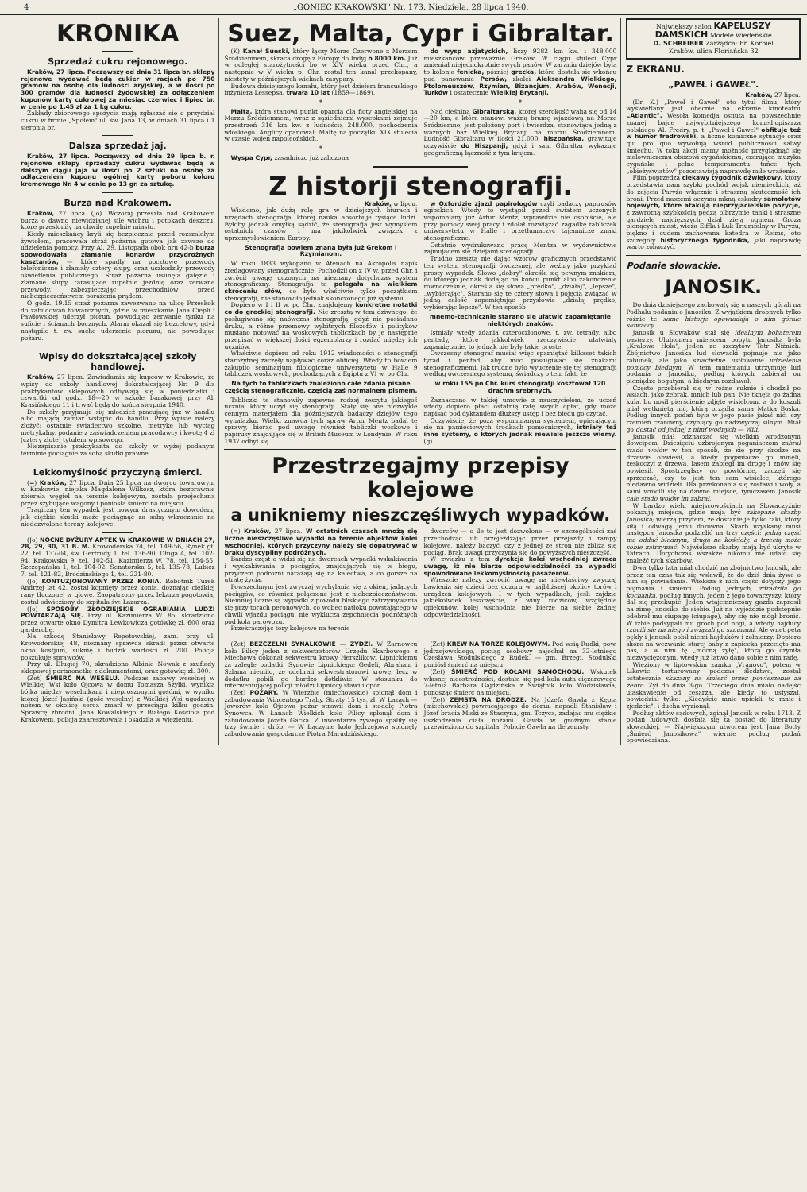4 „GONIEC KRAKOWSKI" Nr. 173. Niedziela, 28 lipca 1940.
KRONIKA
Sprzedaż cukru rejonowego.
Kraków, 27 lipca. Począwszy od dnia 31 lipca br. sklepy rejonowe wydawać będą cukier w racjach po 750 gramów na osobę dla ludności aryjskiej, a w ilości po 300 gramów dla ludności żydowskiej za odłączeniem kuponów karty cukrowej za miesiąc czerwiec i lipiec br. w cenie po 1.45 zł za 1 kg cukru.
Zakłady zbiorowego spożycia mają zgłaszać się o przydział cukru w firmie „Społem" ul. św. Jana 13, w dniach 31 lipca i 1 sierpnia br.
Dalsza sprzedaż jaj.
Kraków, 27 lipca. Począwszy od dnia 29 lipca b. r. rejonowe sklepy sprzedaży cukru wydawać będą w dalszym ciągu jaja w ilości po 2 sztuki na osobę za odłączeniem kuponu ogólnej karty poboru koloru kremowego Nr. 4 w cenie po 13 gr. za sztukę.
Burza nad Krakowem.
Kraków, 27 lipca. (Jo). Wczoraj przeszła nad Krakowem burza o dawno niewidzianej sile wichru i potokach deszczu, które przesłoniły na chwilę zupełnie miasto.
Kiedy mieszkańcy kryli się bezpiecznie przed rozszalałym żywiołem, pracowała straż pożarna gotowa jak zawsze do udzielenia pomocy. Przy Al. 29. Listopada obok nru 42-b burza spowodowała złamanie konarów przydrożnych kasztanów, — które spadły na pocztowe przewody telefoniczne i złamały cztery słupy, oraz uszkodziły przewody oświetlenia publicznego. Straż pożarna usunęła gałęzie i złamane słupy, tarasujące zupełnie jezdnię oraz zerwane przewody, zabezpieczając przechodniów przed niebezpieczeństwem porażenia prądem.
O godz. 19.15 straż pożarna zawezwano na ulicę Przeskok do zabudowań folwarcznych, gdzie w mieszkanie Jana Ciepli i Pawłowskiej uderzył piorun, powodując zerwanie tynku na suficie i ścianach bocznych. Alarm okazał się bezcelowy, gdyż nastąpiło t. zw. suche uderzenie piorunu, nie powodując pożaru.
Wpisy do dokształcającej szkoły handlowej.
Kraków, 27 lipca. Zawiadamia się kupców w Krakowie, że wpisy do szkoły handlowej dokształcającej Nr. 9 dla praktykantów sklepowych odbywają się w poniedziałki i czwartki od godz. 18—20 w szkole barakowej przy Al. Krasińskiego 11 i trwać będą do końca sierpnia 1940.
Do szkoły przyjmuje się młodzież pracującą już w handlu albo mającą zamiar wstąpić do handlu. Przy wpisie należy złożyć: ostatnie świadectwo szkolne, metrykę lub wyciąg metrykalny, podanie z zaświadczeniem pracodawcy i kwotę 4 zł (cztery złote) tytułem wpisowego.
Niezapisanie praktykanta do szkoły w wyżej podanym terminie pociągnie za sobą skutki prawne.
Lekkomyślność przyczyną śmierci.
(=) Kraków, 27 lipca. Dnia 25 lipca na dworcu towarowym w Krakowie, niejaka Magdalena Wilkosz, która bezprawnie zbierała węgiel na terenie kolejowym, została przejechana przez szybujące wagony i poniosła śmierć na miejscu.
Tragiczny ten wypadek jest nowym drastycznym dowodem, jak ciężkie skutki może pociągnąć za sobą wkraczanie na niedozwolone tereny kolejowe.
(Jo) NOCNE DYŻURY APTEK W KRAKOWIE W DNIACH 27, 28, 29, 30, 31 B. M. Krowoderska 74, tel. 149-56, Rynek gł. 22, tel. 137-04, św. Gertrudy 1, tel. 136-90, Długa 4, tel. 102-94, Krakowska 9, tel. 102-51, Kazimierza W. 78, tel. 154-55, Szczepańska 1, tel. 104-02, Senatorska 5, tel. 135-78, Lubicz 7, tel. 121-82, Brodzińskiego 1, tel. 221-80.
(Jo) KONTUZJONOWANY PRZEZ KONIA. Robotnik Turek Andrzej lat 42, został kopnięty przez konia, doznając ciężkiej rany tłuczonej w głowę. Zaopatrzony przez lekarza pogotowia, został odwieziony do szpitala św. Łazarza.
(Jo) SPOSOBY ZŁODZIEJSKIE OGRABIANIA LUDZI POWTARZAJĄ SIĘ. Przy ul. Kazimierza W. 85, skradziono przez otwarte okno Dymitra Lewkowicza gotówkę zł. 600 oraz garderobę.
Na szkodę Stanisławy Repetowskiej, zam. przy ul. Krowoderskiej 48, nieznany sprawca skradł przez otwarte okno kostjum, suknię i budzik wartości zł. 200. Policja poszukuje sprawców.
Przy ul. Długiej 70, skradziono Albinie Nowak z szuflady sklepowej portmonetkę z dokumentami, oraz gotówkę zł. 300.
(Zet) ŚMIERĆ NA WESELU. Podczas zabawy weselnej w Wielkiej Wsi koło Ojcowa w domu Tomasza Szyłki, wynikła bójka między weselnikami i nieproszonymi gośćmi, w wyniku której Józef Jasiński (gość weselny) z Wielkiej Wsi ugodzony nożem w okolicę serca zmarł w przeciągu kilku godzin. Sprawcę zbrodni, Jana Kowalskiego z Białego Kościoła pod Krakowem, policja zaaresztowała i osadziła w więzieniu.
Suez, Malta, Cypr i Gibraltar.
(K) Kanał Sueski, który łączy Morze Czerwone z Morzem Śródziemnem, skraca drogę z Europy do Indyj o 8000 km. Już w odległej starożytności bo w XIV wieku przed Chr., a następnie w V wieku p. Chr. został ten kanał przekopany, niestety w późniejszych wiekach zasypany.
Budowa dzisiejszego kanału, który jest dziełem francuskiego inżyniera Lessepsa, trwała 10 lat (1859—1869).
*
Malta, która stanowi punkt oparcia dla floty angielskiej na Morzu Śródziemnem, wraz z sąsiedniemi wysepkami zajmuje przestrzeń 316 km kw. z ludnością 248.000, pochodzenia włoskiego. Anglicy opanowali Maltę na początku XIX stulecia w czasie wojen napoleońskich.
*
Wyspa Cypr, zasadniczo już zaliczona
do wysp azjatyckich, liczy 9282 km kw. i 348.000 mieszkańców przeważnie Greków. W ciągu stuleci Cypr zmieniał niejednokrotnie swych panów. W zaraniu dziejów była to kolonja fenicka, później grecka, która dostała się wkońcu pod panowanie Persów, zkolei Aleksandra Wielkiego, Ptolomeuszów, Rzymian, Bizancjum, Arabów, Wenecji, Turków i ostatecznie Wielkiej Brytanji.
*
Nad cieśniną Gibraltarską, której szerokość waha się od 14—20 km, a która stanowi ważną bramę wjazdową na Morze Śródziemne, jest położony port i twierdza, stanowiąca jedną z ważnych baz Wielkiej Brytanji na morzu Śródziemnem. Ludność Gibraltaru w ilości 21.000, hiszpańska, grawituje oczywiście do Hiszpanji, gdyż i sam Gibraltar wykazuje geograficzną łączność z tym krajem.
Z historji stenografji.
Kraków, w lipcu.
Wiadomo, jak dużą rolę gra w dzisiejszych biurach i urzędach stenografja, której nauka absorbuje tysiące ludzi. Byłoby jednak omyłką sądzić, że stenografja jest wymysłem ostatnich czasów i ma jakikolwiek związek z uprzemysłowieniem Europy.
Stenografja bowiem znana była już Grekom i Rzymianom.
W roku 1833 wykopano w Atenach na Akropolis napis zredagowany stenograficznie. Pochodził on z IV w. przed Chr. i zwrócił uwagę uczonych na nieznany dotychczas system stenograficzny. Stenografja ta polegała na wielkiem skróceniu słów, co było właściwie tylko początkiem stenografji, nie stanowiło jednak skończonego już systemu.
Dopiero w I i II w. po Chr. znajdujemy konkretne notatki co do greckiej stenografji. Nie zresztą w tem dziwnego, że posługiwano się naówczas stenografją, gdyż nie posiadano druku, a różne przemowy wybitnych filozofów i polityków musiano notować na woskowych tabliczkach by je następnie przepisać w większej ilości egzemplarzy i rozdać między ich uczniów.
Właściwie dopiero od roku 1912 wiadomości o stenografji starożytnej zaczęły napływać coraz obficiej. Wtedy to bowiem zakupiło seminarjum filologiczne uniwersytetu w Halle 9 tabliczek woskowych, pochodzących z Egiptu z VI w. po Chr.
Na tych to tabliczkach znaleziono całe zdania pisane częścią stenograficznie, częścią zaś normalnem pismem.
Tabliczki te stanowiły zapewne rodzaj zeszytu jakiegoś ucznia, który uczył się stenografji. Stały się one niezwykle cennym materjałem dla późniejszych badaczy dziejów tego wynalazku. Wielki znawca tych spraw Artur Mentz badał te sprawy, biorąc pod uwagę również tabliczki woskowe i papirusy znajdujące się w British Museum w Londynie. W roku 1937 odbył się
w Oxfordzie zjazd papirologów czyli badaczy papirusów egipskich. Wtedy to wystąpił przed światem uczonych wspomniany już Artur Mentz, wprawdzie nie osobiście, ale przy pomocy swej pracy i zdołał rozwiązać zagadkę tabliczek uniwersytetu w Halle i przetłumaczyć tajemnicze znaki stenograficzne.
Ostatnio wydrukowano pracę Mentza w wydawnictwie zajmującem się dziejami stenografji.
Trudno zresztą nie dając wzorów graficznych przedstawić ten system stenografji ówczesnej, ale weźmy jako przykład prosty wypadek. Słowo „dobry" określa się pewnym znakiem, do którego jednak dodając na końcu punkt albo zakończenie równocześnie, określa się słowa „prędko", „działaj", „lepsze", „wybierając". Starano się te cztery słowa i pojęcia związać w jedną całość zapamiętując przysłowie „działaj prędko, wybierając lepsze". W ten sposób
mnemo-technicznie starano się ułatwić zapamiętanie niektórych znaków.
Istniały wtedy zdania czteroczłonowe, t. zw. tetrady, albo pentady, które jakkolwiek rzeczywiście ułatwiały zapamiętanie, to jednak nie były takie proste.
Ówczesny stenograf musiał więc spamiętać kilkaset takich tyrad i pentad, aby móc posługiwać się znakami stenograficznemi. Jak trudne było wyuczenie się tej stenografji według ówczesnego systemu, świadczy o tem fakt, że
w roku 155 po Chr. kurs stenografji kosztował 120 drachm srebrnych.
Zaznaczano w takiej umowie z nauczycielem, że uczeń wtedy dopiero płaci ostatnią ratę swych opłat, gdy może napisać pod dyktandem dłuższy ustęp i bez błędu go czytać.
Oczywiście, że poza wspomnianym systemem, opierającym się na pamięciowych środkach pomocniczych, istniały też inne systemy, o których jednak niewiele jeszcze wiemy. (g)
Przestrzegajmy przepisy kolejowe
a unikniemy nieszczęśliwych wypadków.
(=) Kraków, 27 lipca. W ostatnich czasach mnożą się liczne nieszczęśliwe wypadki na terenie objektów kolei wschodniej, których przyczyny należy się dopatrywać w braku dyscypliny podróżnych.
Bardzo częst o widzi się na dworcach wypadki wskakiwania i wyskakiwania z pociągów, znajdujących się w biegu, przyczem podróżni narażają się na kalectwa, a co gorsze na utratę życia.
Powszechnym jest zwyczaj wychylania się z okien, jadących pociągów, co również połączone jest z niebezpieczeństwem. Niemniej liczne są wypadki z powodu bliskiego zatrzymywania się przy torach peronowych, co wobec natłoku powstającego w chwili wjazdu pociągu, nie wyklucza zepchnięcia podróżnych pod koła parowozu.
Przekraczając tory kolejowe na terenie
dworców — o ile to jest dozwolone — w szczególności zaś przechodząc lub przejeżdżając przez przejazdy i rampy kolejowe, należy baczyć, czy z jednej ze stron nie zbliża się pociąg. Brak uwagi przyczynia się do powyższych nieszczęść.
W związku z tem dyrekcja kolei wschodniej zwraca uwagę, iż nie bierze odpowiedzialności za wypadki spowodowane lekkomyślnością pasażerów.
Wreszcie należy zwrócić uwagę na niewłaściwy zwyczaj bawienia się dzieci bez dozoru w najbliższej okolicy torów i urządzeń kolejowych. I w tych wypadkach, jeśli zajdzie jakiekolwiek ieszczęście, z winy rodziców, względnie opiekunów, kolej wschodnia nie bierze na siebie żadnej odpowiedzialności.
(Zet) BEZCZELNI SYNALKOWIE — ŻYDZI. W Żarnowcu koło Pilicy jeden z sekwestratorów Urzędu Skarbowego z Miechowa dokonał sekwestru krowy Herszlikowi Lipnickiemu za zaległe podatki. Synowie Lipnickiego: Gedeli, Abraham i Szlama niemiło, że odebrali sekwestratorowi krowę, lecz w dodatku pobili go bardzo dotkliwie. W stosunku do interweniującej policji młodzi Lipniccy stawili opór.
(Zet) POŻARY. W Wierzbie (miechowskie) spłonął dom i zabudowania Wincentego Trąby. Straty 15 tys. zł. W Łazach — Jaworów koło Ojcowa pożar strawił dom i stodołę Piotra Synowca. W Łanach Wielkich koło Pilicy spłonął dom i zabudowania Józefa Gacka. Z inwentarza żywego spaliły się trzy świnie i drób. — W Łączynie koło Jędrzejowa spłonęły zabudowania gospodarcze Piotra Marudzińskiego.
(Zet) KREW NA TORZE KOLEJOWYM. Pod wsią Rudki, pow. jędrzejowskiego, pociąg osobowy najechał na 32-letniego Czesława Stodulskiego z Rudek, — gm. Brzegi. Stodulski poniósł śmierć na miejscu.
(Zet) ŚMIERĆ POD KOŁAMI SAMOCHODU. Wskutek własnej nieostrożności, dostała się pod koła auta ciężarowego 7-letnia Barbara Gajdzińska z Świątnik koło Wodzisławia, ponosząc śmierć na miejscu.
(Zet) ZEMSTA NA DRODZE. Na Józefa Gawła z Kępia (miechowskie) powracającego do domu, napadli Stanisław i Józef bracia Miski ze Staszyna, gm. Tczyca, zadając mu ciężkie uszkodzenia ciała nożami. Gawła w groźnym stanie przewieziono do szpitala. Pobicie Gawła na tle zemsty.
Największy salon KAPELUSZY DAMSKICH Modele wiedeńskie
D. SCHREIBER Zarządca: Fr. Korbiel
Kraków, ulica Floriańska 32
Z EKRANU.
„PAWEŁ i GAWEŁ".
Kraków, 27 lipca.
(Dr. K.) „Paweł i Gaweł" oto tytuł filmu, który wyświetlany jest obecnie na ekranie kinoteatru „Atlantic". Wesoła komedja osnuta na powszechnie znanej bajce najwybitniejszego komedjopisarza polskiego Al. Fredry, p. t. „Paweł i Gaweł" obfituje też w humor fredrowski, a liczne komiczne sytuacje oraz qui pro quo wywołują wśród publiczności salwy śmiechu. W toku akcji mamy możność przyglądnąć się malowniczemu obozowi cygańskiemu, czarująca muzyka cygańska i pełne temperamentu tańce tych „obieżyświatów" pozostawiają naprawdę miłe wrażenie.
Film poprzedza ciekawy tygodnik dźwiękowy, który przedstawia nam szybki pochód wojsk niemieckich, aż do zajęcia Paryża włącznie i straszną skuteczność ich broni. Przed naszemi oczyma mkną eskadry samolotów bojewych, które atakują nieprzyjacielskie pozycje, z zawrotną szybkością pędzą olbrzymie tanki i straszne gardziele najcięższych dział zieją ogniem. Groza płonących miast, wieża Eiffla i Łuk Triumfalny w Paryżu, piękno i cudem zachowana katedra w Reims, oto szczegóły historycznego tygodnika, jaki naprawdę warto zobaczyć.
Podanie słowackie.
JANOSIK.
Do dnia dzisiejszego zachowały się u naszych górali na Podhalu podania o Janosiku. Z wyjątkiem drobnych tylko różnic te same historje opowiadają o nim górale słowaccy.
Janosik u Słowaków stał się idealnym bohaterem pasterzy. Ulubionem miejscem pobytu Janosika była „Kralowa Hola", jeden ze szczytów Tatr Niżnich. Zbójnictwo Janosika lud słowacki pojmuje nie jako rabunek, ale jako szlachetne usiłowanie udzielenia pomocy biednym. W tem mniemaniu utrzymuje lud podania o Janosiku, podług których zabierał on pieniądze bogatym, a biednym rozdawał.
Często przebierał się w różne suknie i chodził po wsiach, jako żebrak, mnich lub pan. Nie tknęła go żadna kula, bo nosił pierścienie zdjęte wisielcom, a do koszuli miał wetkniętą nić, którą prządła sama Matka Boska. Podług innych podań była w jego pasie jakaś nić, czy rzemień czarowny, czyniący go nadzwyczaj silnym. Miał go dostać od jednej z nimf wodnych — Wili.
Janosik miał odznaczać się wielkim wrodzonym dowcipem. Dziesięciu uzbrojonym poganiaczom zabrał stado wołów w ten sposób, że się przy drodze na drzewie obwiesił, a kiedy poganiacze go minęli, zeskoczył z drzewa, lasem zabiegł im drogę i znów się powiesił. Spostrzegłszy go powtórnie, zaczęli się sprzeczać, czy to jest ten sam wisielec, którego niedawno widzieli. Dla przekonania się zostawili woły, a sami wrócili się na dawne miejsce, tymczasem Janosik całe stado wołów im zabrał.
W bardzo wielu miejscowościach na Słowaczyźnie pokazują miejsca, gdzie mają być zakopane skarby Janosika; wierzą przytem, że dostanie je tylko taki, który siłą i odwagą jemu dorówna. Skarb uzyskany musi następca Janosika podzielić na trzy części: jedną część ma oddać biednym, drugą na kościoły, a trzecią może sobie zatrzymać. Największe skarby mają być ukryte w Tatrach. Dotychczas wszakże nikomu nie udało się znaleźć tych skarbów.
Dwa tylko lata miał chodzić na zbójnictwo Janosik, ale przez ten czas tak się wsławił, że do dziś dnia żywe o nim są powiadania. Większa z nich część dotyczy jego pojmania i śmierci. Podług jednych, zdradziła go kochanka, podług innych, jeden z jego towarzyszy, który dał się przekupić. Jeden wtajemniczony gazda zaprosił na zimę Janosika do siebie. Już na wyjeździe podstępnie odebrał mu ciupagę (ciupagę), aby się nie mógł bronić. W izbie podsypali mu groch pod nogi, a wtedy hajducy rzucili się na niego i związali go sznurami. Ale wnet pęta pękły i Janosik pobił niemi hajduków i żołnierzy. Dopiero skoro na wezwanie starej baby z zapiecka przecięto mu pas, a w nim tę „mocną żyłę", którą go czyniła niezwyciężonym, wtedy już łatwo dano sobie z nim radę.
Więziony w liptowskim zamku „Vranovo", potem w Likawie, torturowany podczas śledztwa, został ostatecznie skazany na śmierć przez powieszenie za żebro. Żył do dnia 3-go. Trzeciego dnia miało nadejść ułaskawienie od cesarza, ale kiedy to usłyszał, powiedział tylko: „Kiedyście mnie upiekli, to mnie i zjedzcie", i ducha wyzionął.
Podług aktów sądowych, zginął Janosik w roku 1713. Z podań ludowych dostała się ta postać do literatury słowackiej. — Największym utworem jest Jana Botty „Śmierć Janosikowa" wiernie podług podań opowiedziana.